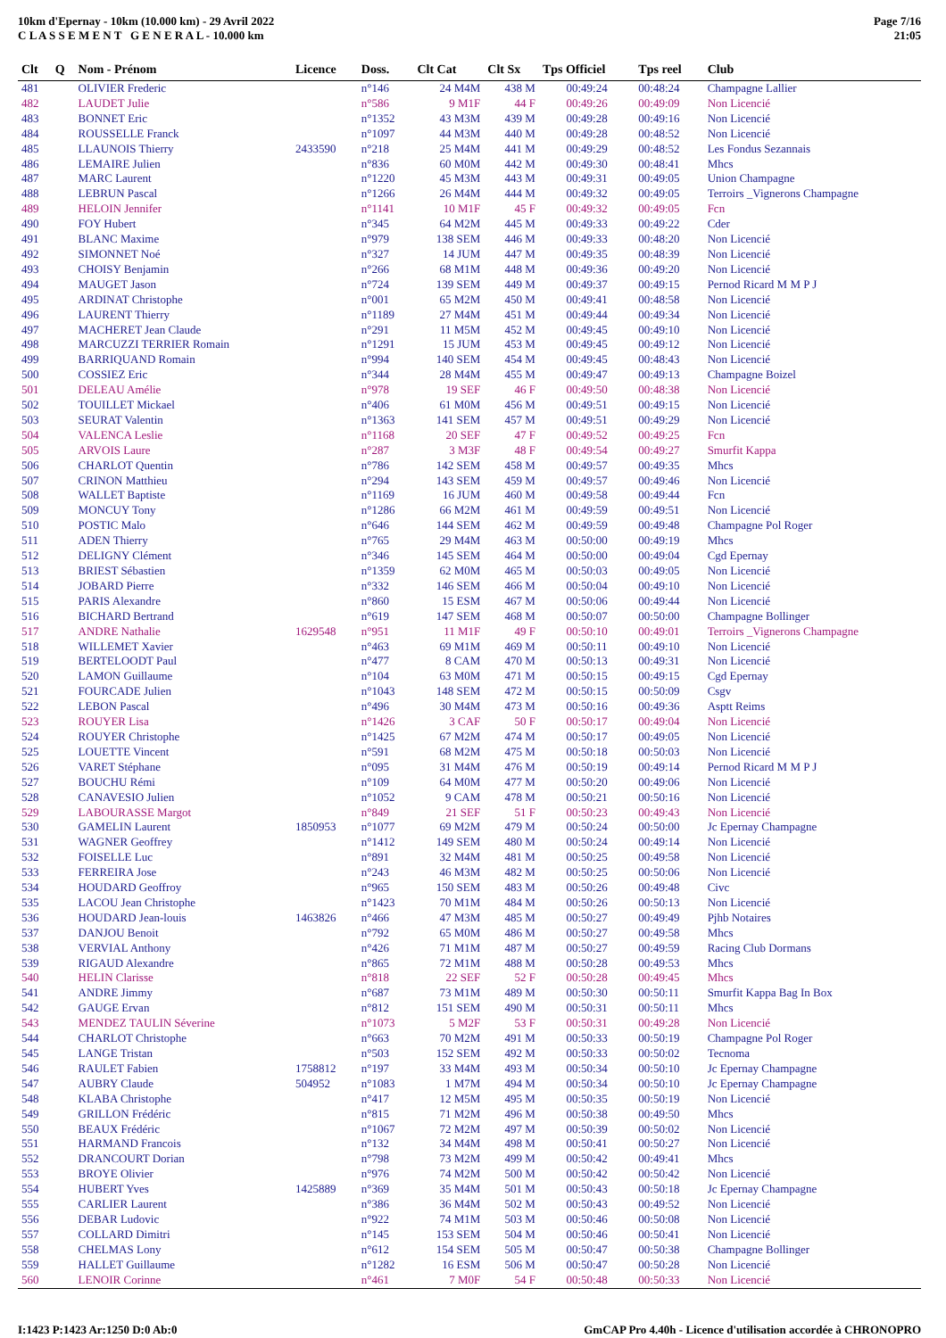10km d'Epernay - 10km (10.000 km) - 29 Avril 2022
C L A S S E M E N T G E N E R A L - 10.000 km
Page 7/16
21:05
| Clt | Q | Nom - Prénom | Licence | Doss. | Clt Cat | Clt Sx | Tps Officiel | Tps reel | Club |
| --- | --- | --- | --- | --- | --- | --- | --- | --- | --- |
| 481 | | OLIVIER Frederic | | n°146 | 24 M4M | 438 M | 00:49:24 | 00:48:24 | Champagne Lallier |
| 482 | | LAUDET Julie | | n°586 | 9 M1F | 44 F | 00:49:26 | 00:49:09 | Non Licencié |
| 483 | | BONNET Eric | | n°1352 | 43 M3M | 439 M | 00:49:28 | 00:49:16 | Non Licencié |
| 484 | | ROUSSELLE Franck | | n°1097 | 44 M3M | 440 M | 00:49:28 | 00:48:52 | Non Licencié |
| 485 | | LLAUNOIS Thierry | 2433590 | n°218 | 25 M4M | 441 M | 00:49:29 | 00:48:52 | Les Fondus Sezannais |
| 486 | | LEMAIRE Julien | | n°836 | 60 M0M | 442 M | 00:49:30 | 00:48:41 | Mhcs |
| 487 | | MARC Laurent | | n°1220 | 45 M3M | 443 M | 00:49:31 | 00:49:05 | Union Champagne |
| 488 | | LEBRUN Pascal | | n°1266 | 26 M4M | 444 M | 00:49:32 | 00:49:05 | Terroirs _Vignerons Champagne |
| 489 | | HELOIN Jennifer | | n°1141 | 10 M1F | 45 F | 00:49:32 | 00:49:05 | Fcn |
| 490 | | FOY Hubert | | n°345 | 64 M2M | 445 M | 00:49:33 | 00:49:22 | Cder |
| 491 | | BLANC Maxime | | n°979 | 138 SEM | 446 M | 00:49:33 | 00:48:20 | Non Licencié |
| 492 | | SIMONNET Noé | | n°327 | 14 JUM | 447 M | 00:49:35 | 00:48:39 | Non Licencié |
| 493 | | CHOISY Benjamin | | n°266 | 68 M1M | 448 M | 00:49:36 | 00:49:20 | Non Licencié |
| 494 | | MAUGET Jason | | n°724 | 139 SEM | 449 M | 00:49:37 | 00:49:15 | Pernod Ricard M M P J |
| 495 | | ARDINAT Christophe | | n°001 | 65 M2M | 450 M | 00:49:41 | 00:48:58 | Non Licencié |
| 496 | | LAURENT Thierry | | n°1189 | 27 M4M | 451 M | 00:49:44 | 00:49:34 | Non Licencié |
| 497 | | MACHERET Jean Claude | | n°291 | 11 M5M | 452 M | 00:49:45 | 00:49:10 | Non Licencié |
| 498 | | MARCUZZI TERRIER Romain | | n°1291 | 15 JUM | 453 M | 00:49:45 | 00:49:12 | Non Licencié |
| 499 | | BARRIQUAND Romain | | n°994 | 140 SEM | 454 M | 00:49:45 | 00:48:43 | Non Licencié |
| 500 | | COSSIEZ Eric | | n°344 | 28 M4M | 455 M | 00:49:47 | 00:49:13 | Champagne Boizel |
| 501 | | DELEAU Amélie | | n°978 | 19 SEF | 46 F | 00:49:50 | 00:48:38 | Non Licencié |
| 502 | | TOUILLET Mickael | | n°406 | 61 M0M | 456 M | 00:49:51 | 00:49:15 | Non Licencié |
| 503 | | SEURAT Valentin | | n°1363 | 141 SEM | 457 M | 00:49:51 | 00:49:29 | Non Licencié |
| 504 | | VALENCA Leslie | | n°1168 | 20 SEF | 47 F | 00:49:52 | 00:49:25 | Fcn |
| 505 | | ARVOIS Laure | | n°287 | 3 M3F | 48 F | 00:49:54 | 00:49:27 | Smurfit Kappa |
| 506 | | CHARLOT Quentin | | n°786 | 142 SEM | 458 M | 00:49:57 | 00:49:35 | Mhcs |
| 507 | | CRINON Matthieu | | n°294 | 143 SEM | 459 M | 00:49:57 | 00:49:46 | Non Licencié |
| 508 | | WALLET Baptiste | | n°1169 | 16 JUM | 460 M | 00:49:58 | 00:49:44 | Fcn |
| 509 | | MONCUY Tony | | n°1286 | 66 M2M | 461 M | 00:49:59 | 00:49:51 | Non Licencié |
| 510 | | POSTIC Malo | | n°646 | 144 SEM | 462 M | 00:49:59 | 00:49:48 | Champagne Pol Roger |
| 511 | | ADEN Thierry | | n°765 | 29 M4M | 463 M | 00:50:00 | 00:49:19 | Mhcs |
| 512 | | DELIGNY Clément | | n°346 | 145 SEM | 464 M | 00:50:00 | 00:49:04 | Cgd Epernay |
| 513 | | BRIEST Sébastien | | n°1359 | 62 M0M | 465 M | 00:50:03 | 00:49:05 | Non Licencié |
| 514 | | JOBARD Pierre | | n°332 | 146 SEM | 466 M | 00:50:04 | 00:49:10 | Non Licencié |
| 515 | | PARIS Alexandre | | n°860 | 15 ESM | 467 M | 00:50:06 | 00:49:44 | Non Licencié |
| 516 | | BICHARD Bertrand | | n°619 | 147 SEM | 468 M | 00:50:07 | 00:50:00 | Champagne Bollinger |
| 517 | | ANDRE Nathalie | 1629548 | n°951 | 11 M1F | 49 F | 00:50:10 | 00:49:01 | Terroirs _Vignerons Champagne |
| 518 | | WILLEMET Xavier | | n°463 | 69 M1M | 469 M | 00:50:11 | 00:49:10 | Non Licencié |
| 519 | | BERTELOODT Paul | | n°477 | 8 CAM | 470 M | 00:50:13 | 00:49:31 | Non Licencié |
| 520 | | LAMON Guillaume | | n°104 | 63 M0M | 471 M | 00:50:15 | 00:49:15 | Cgd Epernay |
| 521 | | FOURCADE Julien | | n°1043 | 148 SEM | 472 M | 00:50:15 | 00:50:09 | Csgv |
| 522 | | LEBON Pascal | | n°496 | 30 M4M | 473 M | 00:50:16 | 00:49:36 | Asptt Reims |
| 523 | | ROUYER Lisa | | n°1426 | 3 CAF | 50 F | 00:50:17 | 00:49:04 | Non Licencié |
| 524 | | ROUYER Christophe | | n°1425 | 67 M2M | 474 M | 00:50:17 | 00:49:05 | Non Licencié |
| 525 | | LOUETTE Vincent | | n°591 | 68 M2M | 475 M | 00:50:18 | 00:50:03 | Non Licencié |
| 526 | | VARET Stéphane | | n°095 | 31 M4M | 476 M | 00:50:19 | 00:49:14 | Pernod Ricard M M P J |
| 527 | | BOUCHU Rémi | | n°109 | 64 M0M | 477 M | 00:50:20 | 00:49:06 | Non Licencié |
| 528 | | CANAVESIO Julien | | n°1052 | 9 CAM | 478 M | 00:50:21 | 00:50:16 | Non Licencié |
| 529 | | LABOURASSE Margot | | n°849 | 21 SEF | 51 F | 00:50:23 | 00:49:43 | Non Licencié |
| 530 | | GAMELIN Laurent | 1850953 | n°1077 | 69 M2M | 479 M | 00:50:24 | 00:50:00 | Jc Epernay Champagne |
| 531 | | WAGNER Geoffrey | | n°1412 | 149 SEM | 480 M | 00:50:24 | 00:49:14 | Non Licencié |
| 532 | | FOISELLE Luc | | n°891 | 32 M4M | 481 M | 00:50:25 | 00:49:58 | Non Licencié |
| 533 | | FERREIRA Jose | | n°243 | 46 M3M | 482 M | 00:50:25 | 00:50:06 | Non Licencié |
| 534 | | HOUDARD Geoffroy | | n°965 | 150 SEM | 483 M | 00:50:26 | 00:49:48 | Civc |
| 535 | | LACOU Jean Christophe | | n°1423 | 70 M1M | 484 M | 00:50:26 | 00:50:13 | Non Licencié |
| 536 | | HOUDARD Jean-louis | 1463826 | n°466 | 47 M3M | 485 M | 00:50:27 | 00:49:49 | Pjhb Notaires |
| 537 | | DANJOU Benoit | | n°792 | 65 M0M | 486 M | 00:50:27 | 00:49:58 | Mhcs |
| 538 | | VERVIAL Anthony | | n°426 | 71 M1M | 487 M | 00:50:27 | 00:49:59 | Racing Club Dormans |
| 539 | | RIGAUD Alexandre | | n°865 | 72 M1M | 488 M | 00:50:28 | 00:49:53 | Mhcs |
| 540 | | HELIN Clarisse | | n°818 | 22 SEF | 52 F | 00:50:28 | 00:49:45 | Mhcs |
| 541 | | ANDRE Jimmy | | n°687 | 73 M1M | 489 M | 00:50:30 | 00:50:11 | Smurfit Kappa Bag In Box |
| 542 | | GAUGE Ervan | | n°812 | 151 SEM | 490 M | 00:50:31 | 00:50:11 | Mhcs |
| 543 | | MENDEZ TAULIN Séverine | | n°1073 | 5 M2F | 53 F | 00:50:31 | 00:49:28 | Non Licencié |
| 544 | | CHARLOT Christophe | | n°663 | 70 M2M | 491 M | 00:50:33 | 00:50:19 | Champagne Pol Roger |
| 545 | | LANGE Tristan | | n°503 | 152 SEM | 492 M | 00:50:33 | 00:50:02 | Tecnoma |
| 546 | | RAULET Fabien | 1758812 | n°197 | 33 M4M | 493 M | 00:50:34 | 00:50:10 | Jc Epernay Champagne |
| 547 | | AUBRY Claude | 504952 | n°1083 | 1 M7M | 494 M | 00:50:34 | 00:50:10 | Jc Epernay Champagne |
| 548 | | KLABA Christophe | | n°417 | 12 M5M | 495 M | 00:50:35 | 00:50:19 | Non Licencié |
| 549 | | GRILLON Frédéric | | n°815 | 71 M2M | 496 M | 00:50:38 | 00:49:50 | Mhcs |
| 550 | | BEAUX Frédéric | | n°1067 | 72 M2M | 497 M | 00:50:39 | 00:50:02 | Non Licencié |
| 551 | | HARMAND Francois | | n°132 | 34 M4M | 498 M | 00:50:41 | 00:50:27 | Non Licencié |
| 552 | | DRANCOURT Dorian | | n°798 | 73 M2M | 499 M | 00:50:42 | 00:49:41 | Mhcs |
| 553 | | BROYE Olivier | | n°976 | 74 M2M | 500 M | 00:50:42 | 00:50:42 | Non Licencié |
| 554 | | HUBERT Yves | 1425889 | n°369 | 35 M4M | 501 M | 00:50:43 | 00:50:18 | Jc Epernay Champagne |
| 555 | | CARLIER Laurent | | n°386 | 36 M4M | 502 M | 00:50:43 | 00:49:52 | Non Licencié |
| 556 | | DEBAR Ludovic | | n°922 | 74 M1M | 503 M | 00:50:46 | 00:50:08 | Non Licencié |
| 557 | | COLLARD Dimitri | | n°145 | 153 SEM | 504 M | 00:50:46 | 00:50:41 | Non Licencié |
| 558 | | CHELMAS Lony | | n°612 | 154 SEM | 505 M | 00:50:47 | 00:50:38 | Champagne Bollinger |
| 559 | | HALLET Guillaume | | n°1282 | 16 ESM | 506 M | 00:50:47 | 00:50:28 | Non Licencié |
| 560 | | LENOIR Corinne | | n°461 | 7 M0F | 54 F | 00:50:48 | 00:50:33 | Non Licencié |
I:1423 P:1423 Ar:1250 D:0 Ab:0 GmCAP Pro 4.40h - Licence d'utilisation accordée à CHRONOPRO